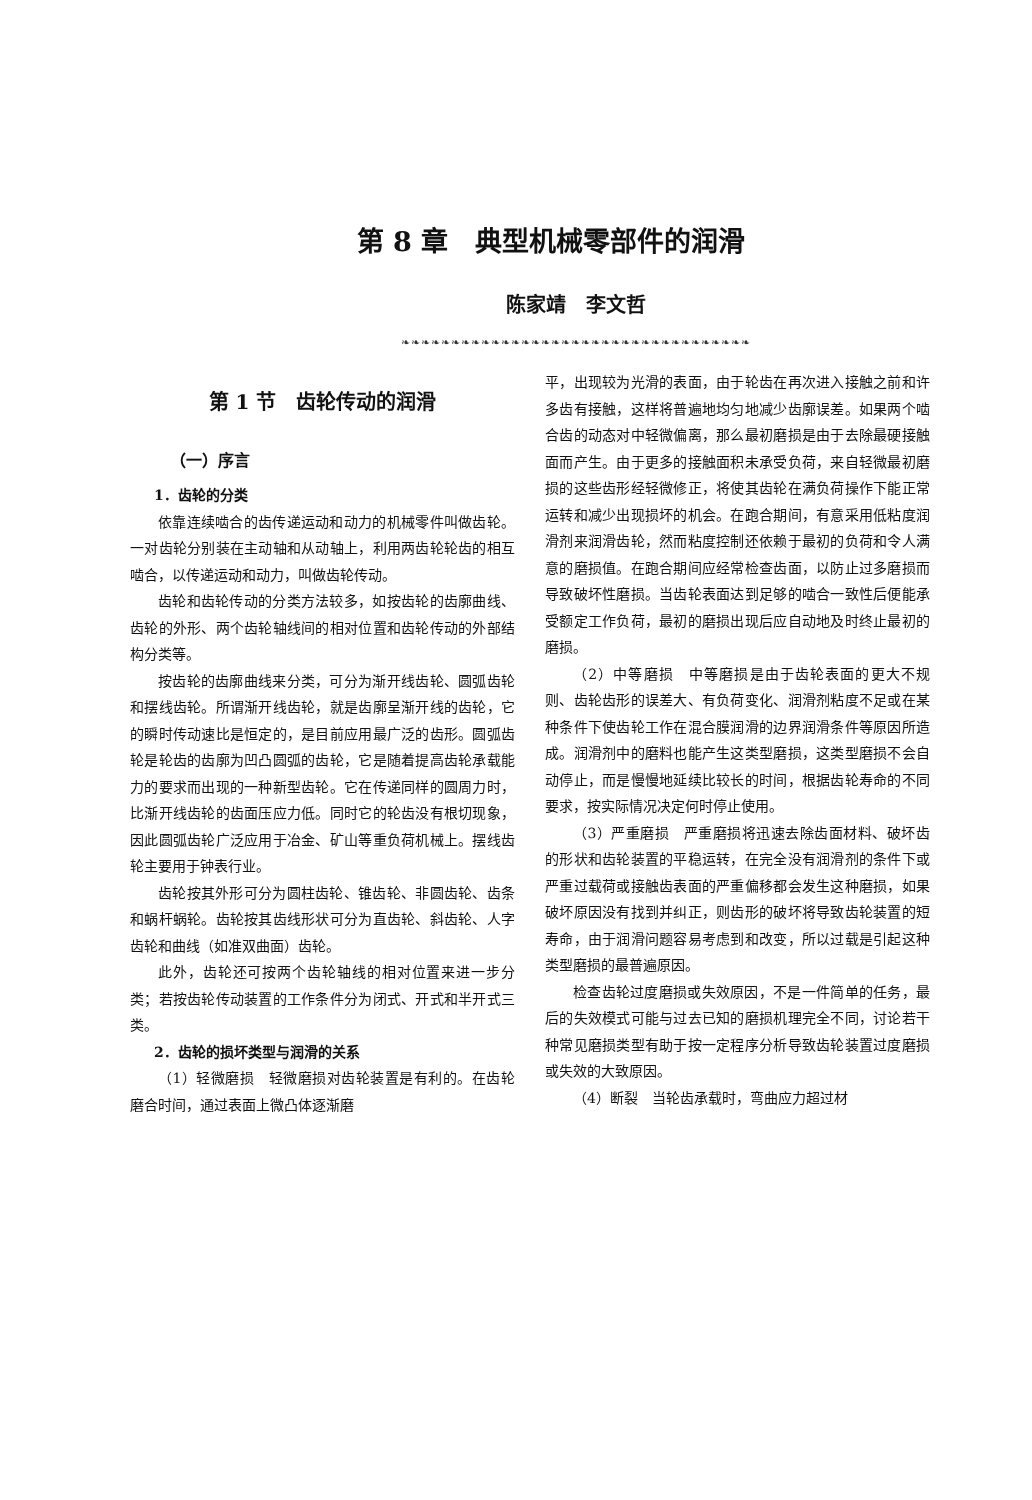第 8 章　典型机械零部件的润滑
陈家靖　李文哲
❧❧❧❧❧❧❧❧❧❧❧❧❧❧❧❧❧❧❧❧❧❧❧❧❧❧❧❧❧❧❧❧❧❧❧
第 1 节　齿轮传动的润滑
（一）序言
1．齿轮的分类
依靠连续啮合的齿传递运动和动力的机械零件叫做齿轮。一对齿轮分别装在主动轴和从动轴上，利用两齿轮轮齿的相互啮合，以传递运动和动力，叫做齿轮传动。
齿轮和齿轮传动的分类方法较多，如按齿轮的齿廓曲线、齿轮的外形、两个齿轮轴线间的相对位置和齿轮传动的外部结构分类等。
按齿轮的齿廓曲线来分类，可分为渐开线齿轮、圆弧齿轮和摆线齿轮。所谓渐开线齿轮，就是齿廓呈渐开线的齿轮，它的瞬时传动速比是恒定的，是目前应用最广泛的齿形。圆弧齿轮是轮齿的齿廓为凹凸圆弧的齿轮，它是随着提高齿轮承载能力的要求而出现的一种新型齿轮。它在传递同样的圆周力时，比渐开线齿轮的齿面压应力低。同时它的轮齿没有根切现象，因此圆弧齿轮广泛应用于冶金、矿山等重负荷机械上。摆线齿轮主要用于钟表行业。
齿轮按其外形可分为圆柱齿轮、锥齿轮、非圆齿轮、齿条和蜗杆蜗轮。齿轮按其齿线形状可分为直齿轮、斜齿轮、人字齿轮和曲线（如准双曲面）齿轮。
此外，齿轮还可按两个齿轮轴线的相对位置来进一步分类；若按齿轮传动装置的工作条件分为闭式、开式和半开式三类。
2．齿轮的损坏类型与润滑的关系
（1）轻微磨损　轻微磨损对齿轮装置是有利的。在齿轮磨合时间，通过表面上微凸体逐渐磨
平，出现较为光滑的表面，由于轮齿在再次进入接触之前和许多齿有接触，这样将普遍地均匀地减少齿廓误差。如果两个啮合齿的动态对中轻微偏离，那么最初磨损是由于去除最硬接触面而产生。由于更多的接触面积未承受负荷，来自轻微最初磨损的这些齿形经轻微修正，将使其齿轮在满负荷操作下能正常运转和减少出现损坏的机会。在跑合期间，有意采用低粘度润滑剂来润滑齿轮，然而粘度控制还依赖于最初的负荷和令人满意的磨损值。在跑合期间应经常检查齿面，以防止过多磨损而导致破坏性磨损。当齿轮表面达到足够的啮合一致性后便能承受额定工作负荷，最初的磨损出现后应自动地及时终止最初的磨损。
（2）中等磨损　中等磨损是由于齿轮表面的更大不规则、齿轮齿形的误差大、有负荷变化、润滑剂粘度不足或在某种条件下使齿轮工作在混合膜润滑的边界润滑条件等原因所造成。润滑剂中的磨料也能产生这类型磨损，这类型磨损不会自动停止，而是慢慢地延续比较长的时间，根据齿轮寿命的不同要求，按实际情况决定何时停止使用。
（3）严重磨损　严重磨损将迅速去除齿面材料、破坏齿的形状和齿轮装置的平稳运转，在完全没有润滑剂的条件下或严重过载荷或接触齿表面的严重偏移都会发生这种磨损，如果破坏原因没有找到并纠正，则齿形的破坏将导致齿轮装置的短寿命，由于润滑问题容易考虑到和改变，所以过载是引起这种类型磨损的最普遍原因。
检查齿轮过度磨损或失效原因，不是一件简单的任务，最后的失效模式可能与过去已知的磨损机理完全不同，讨论若干种常见磨损类型有助于按一定程序分析导致齿轮装置过度磨损或失效的大致原因。
（4）断裂　当轮齿承载时，弯曲应力超过材